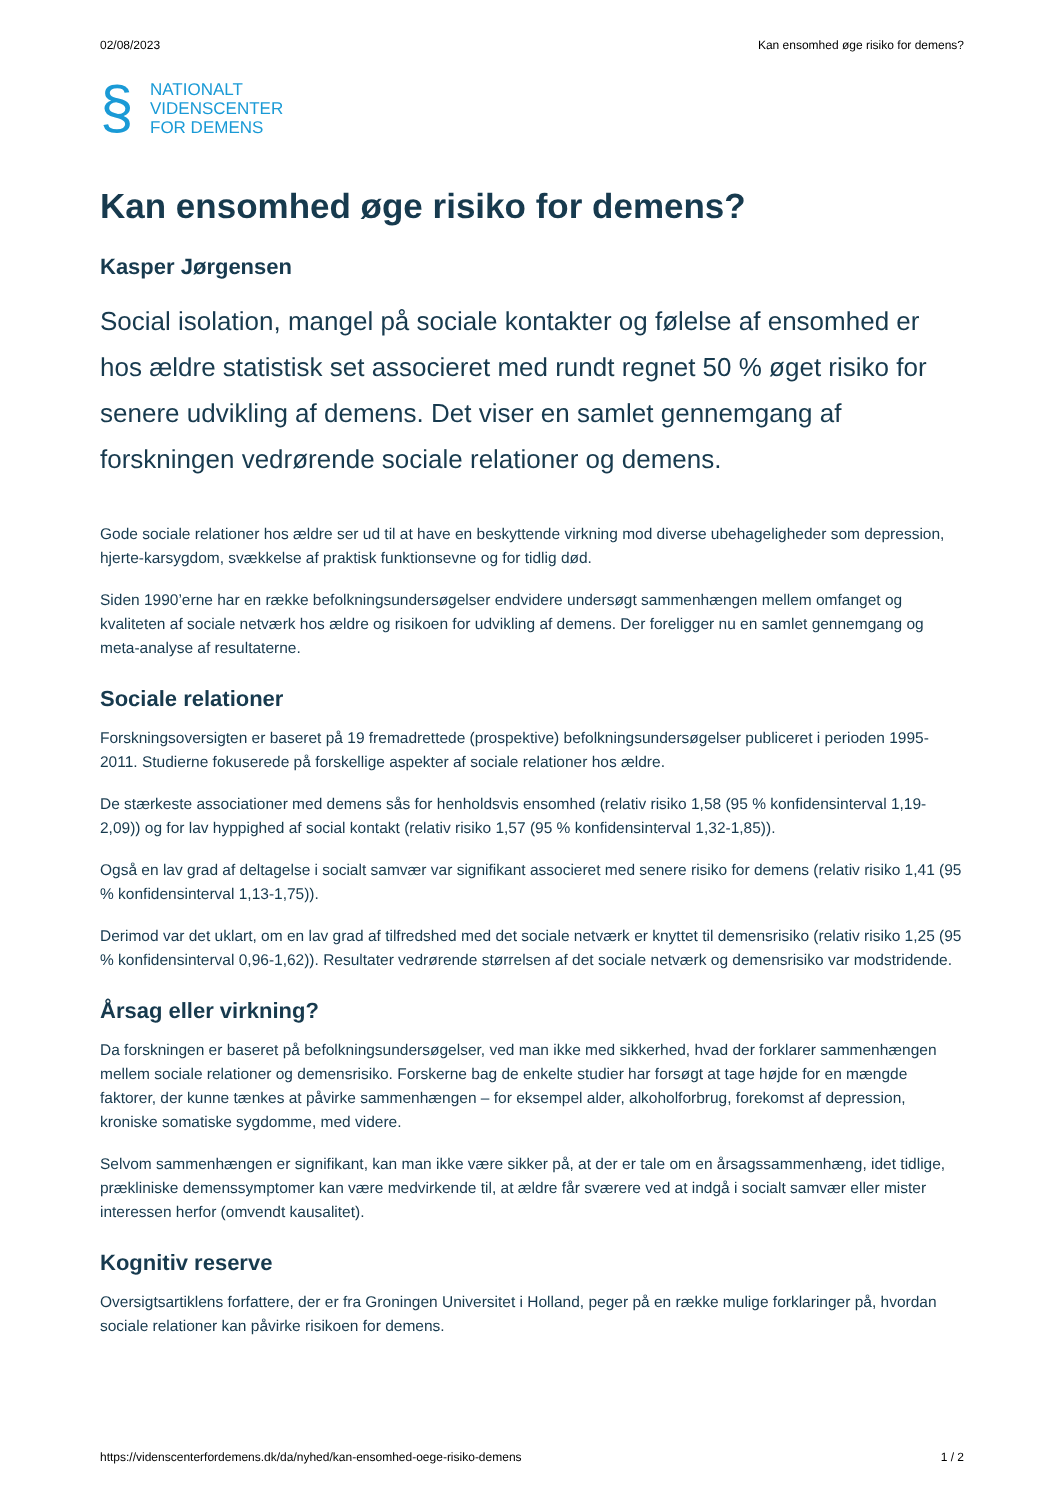02/08/2023 Kan ensomhed øge risiko for demens?
§
NATIONALT
VIDENSCENTER
FOR DEMENS
Kan ensomhed øge risiko for demens?
Kasper Jørgensen
Social isolation, mangel på sociale kontakter og følelse af ensomhed er hos ældre statistisk set associeret med rundt regnet 50 % øget risiko for senere udvikling af demens. Det viser en samlet gennemgang af forskningen vedrørende sociale relationer og demens.
Gode sociale relationer hos ældre ser ud til at have en beskyttende virkning mod diverse ubehageligheder som depression, hjerte-karsygdom, svækkelse af praktisk funktionsevne og for tidlig død.
Siden 1990’erne har en række befolkningsundersøgelser endvidere undersøgt sammenhængen mellem omfanget og kvaliteten af sociale netværk hos ældre og risikoen for udvikling af demens. Der foreligger nu en samlet gennemgang og meta-analyse af resultaterne.
Sociale relationer
Forskningsoversigten er baseret på 19 fremadrettede (prospektive) befolkningsundersøgelser publiceret i perioden 1995-2011. Studierne fokuserede på forskellige aspekter af sociale relationer hos ældre.
De stærkeste associationer med demens sås for henholdsvis ensomhed (relativ risiko 1,58 (95 % konfidensinterval 1,19-2,09)) og for lav hyppighed af social kontakt (relativ risiko 1,57 (95 % konfidensinterval 1,32-1,85)).
Også en lav grad af deltagelse i socialt samvær var signifikant associeret med senere risiko for demens (relativ risiko 1,41 (95 % konfidensinterval 1,13-1,75)).
Derimod var det uklart, om en lav grad af tilfredshed med det sociale netværk er knyttet til demensrisiko (relativ risiko 1,25 (95 % konfidensinterval 0,96-1,62)). Resultater vedrørende størrelsen af det sociale netværk og demensrisiko var modstridende.
Årsag eller virkning?
Da forskningen er baseret på befolkningsundersøgelser, ved man ikke med sikkerhed, hvad der forklarer sammenhængen mellem sociale relationer og demensrisiko. Forskerne bag de enkelte studier har forsøgt at tage højde for en mængde faktorer, der kunne tænkes at påvirke sammenhængen – for eksempel alder, alkoholforbrug, forekomst af depression, kroniske somatiske sygdomme, med videre.
Selvom sammenhængen er signifikant, kan man ikke være sikker på, at der er tale om en årsagssammenhæng, idet tidlige, prækliniske demenssymptomer kan være medvirkende til, at ældre får sværere ved at indgå i socialt samvær eller mister interessen herfor (omvendt kausalitet).
Kognitiv reserve
Oversigtsartiklens forfattere, der er fra Groningen Universitet i Holland, peger på en række mulige forklaringer på, hvordan sociale relationer kan påvirke risikoen for demens.
https://videnscenterfordemens.dk/da/nyhed/kan-ensomhed-oege-risiko-demens 1 / 2